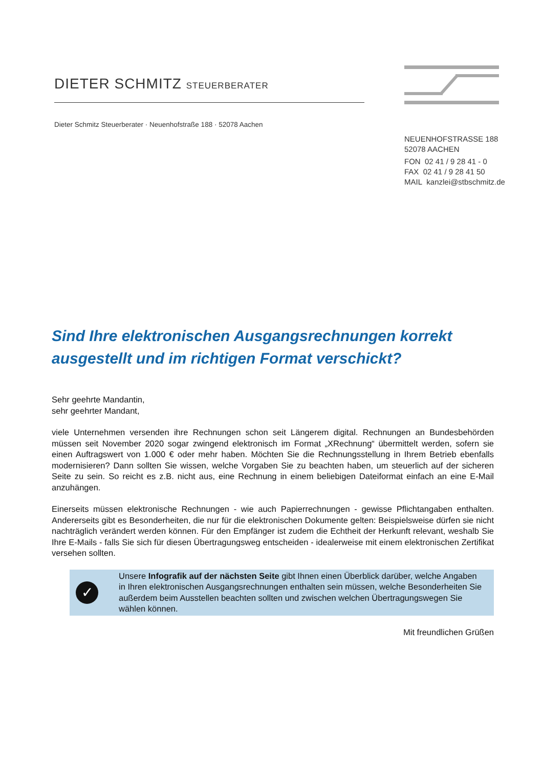DIETER SCHMITZ STEUERBERATER
Dieter Schmitz Steuerberater · Neuenhofstraße 188 · 52078 Aachen
NEUENHOFSTRASSE 188
52078 AACHEN
FON 02 41 / 9 28 41 - 0
FAX 02 41 / 9 28 41 50
MAIL kanzlei@stbschmitz.de
Sind Ihre elektronischen Ausgangsrechnungen korrekt ausgestellt und im richtigen Format verschickt?
Sehr geehrte Mandantin,
sehr geehrter Mandant,
viele Unternehmen versenden ihre Rechnungen schon seit Längerem digital. Rechnungen an Bundesbehörden müssen seit November 2020 sogar zwingend elektronisch im Format „XRechnung“ übermittelt werden, sofern sie einen Auftragswert von 1.000 € oder mehr haben. Möchten Sie die Rechnungsstellung in Ihrem Betrieb ebenfalls modernisieren? Dann sollten Sie wissen, welche Vorgaben Sie zu beachten haben, um steuerlich auf der sicheren Seite zu sein. So reicht es z.B. nicht aus, eine Rechnung in einem beliebigen Dateiformat einfach an eine E-Mail anzuhängen.
Einerseits müssen elektronische Rechnungen - wie auch Papierrechnungen - gewisse Pflichtangaben enthalten. Andererseits gibt es Besonderheiten, die nur für die elektronischen Dokumente gelten: Beispielsweise dürfen sie nicht nachträglich verändert werden können. Für den Empfänger ist zudem die Echtheit der Herkunft relevant, weshalb Sie Ihre E-Mails - falls Sie sich für diesen Übertragungsweg entscheiden - idealerweise mit einem elektronischen Zertifikat versehen sollten.
✓
Unsere Infografik auf der nächsten Seite gibt Ihnen einen Überblick darüber, welche Angaben in Ihren elektronischen Ausgangsrechnungen enthalten sein müssen, welche Besonderheiten Sie außerdem beim Ausstellen beachten sollten und zwischen welchen Übertragungswegen Sie wählen können.
Mit freundlichen Grüßen